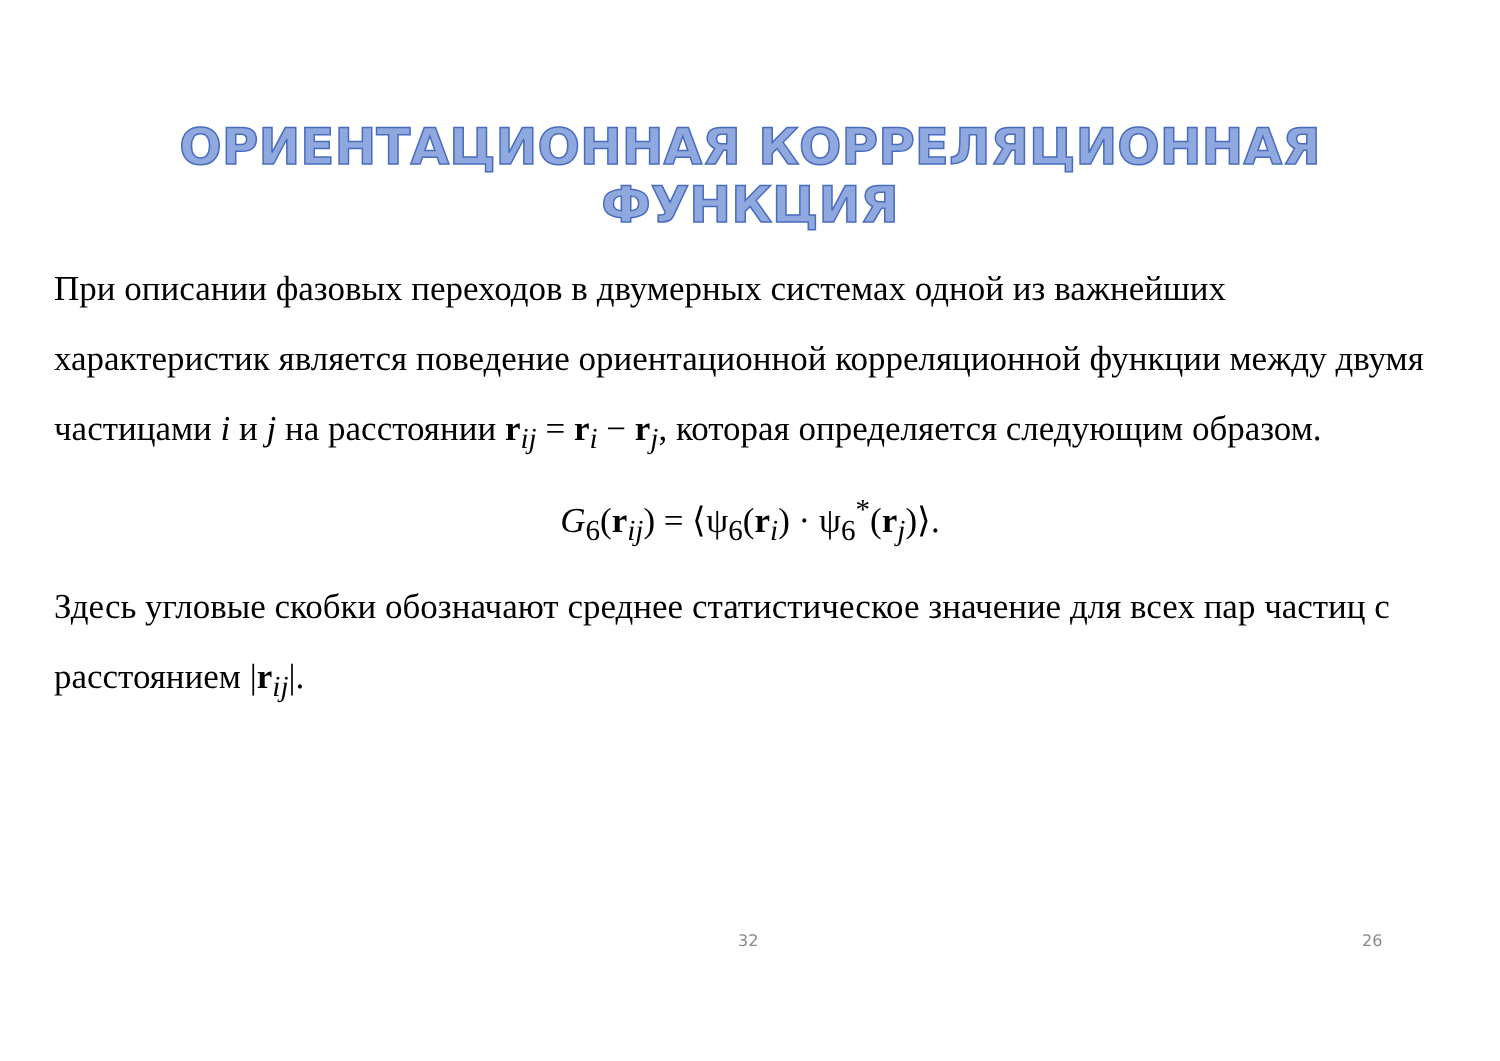ОРИЕНТАЦИОННАЯ КОРРЕЛЯЦИОННАЯ ФУНКЦИЯ
При описании фазовых переходов в двумерных системах одной из важнейших характеристик является поведение ориентационной корреляционной функции между двумя частицами i и j на расстоянии r<sub>ij</sub> = r<sub>i</sub> − r<sub>j</sub>, которая определяется следующим образом.
G<sub>6</sub>(r<sub>ij</sub>) = ⟨ψ<sub>6</sub>(r<sub>i</sub>) · ψ<sub>6</sub><sup>*</sup>(r<sub>j</sub>)⟩.
Здесь угловые скобки обозначают среднее статистическое значение для всех пар частиц с расстоянием |r<sub>ij</sub>|.
32 26